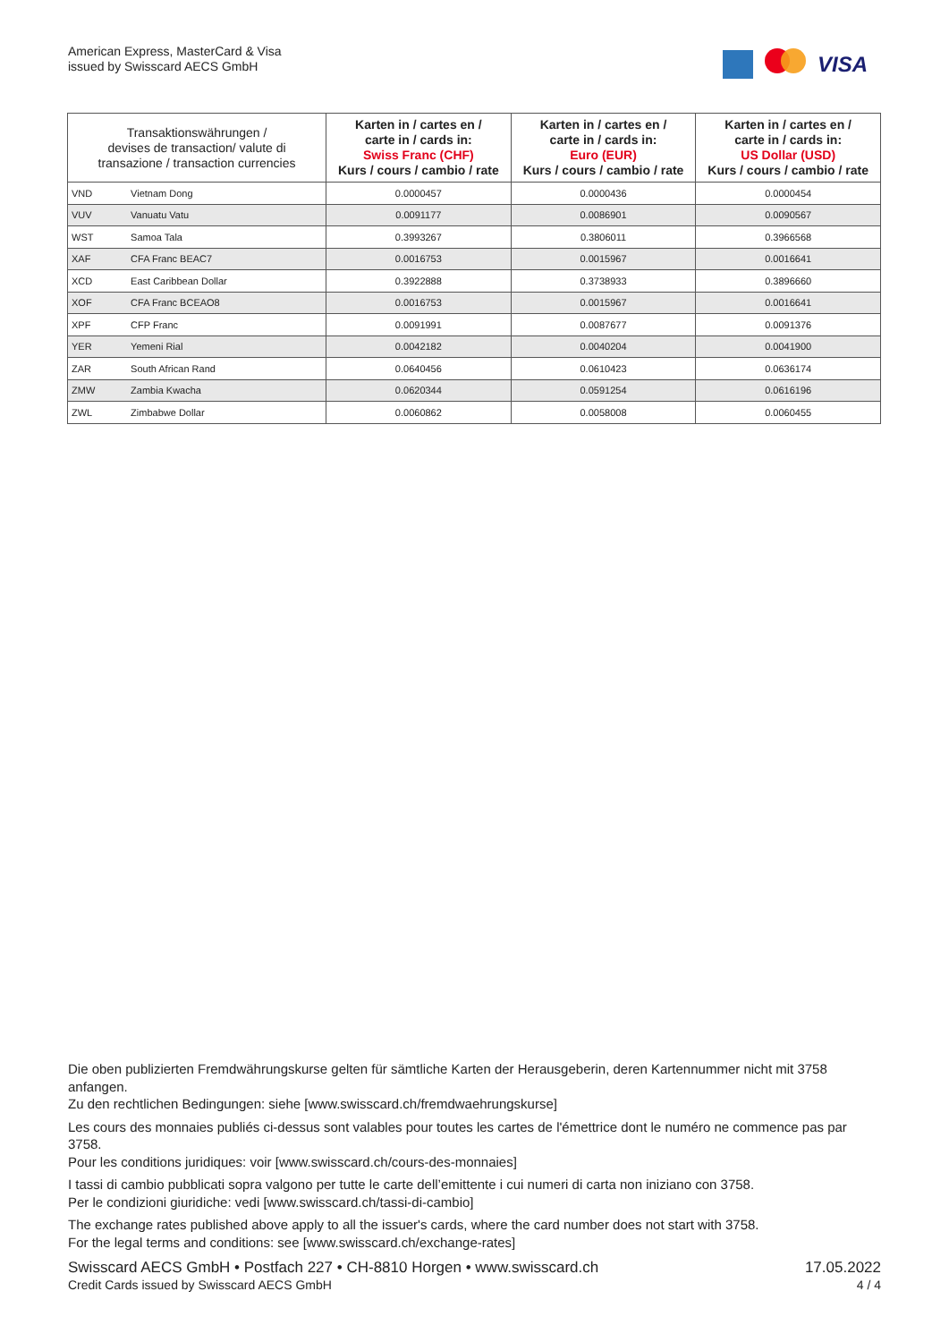American Express, MasterCard & Visa
issued by Swisscard AECS GmbH
VISA
| Transaktionswährungen / devises de transaction/ valute di transazione / transaction currencies | | Karten in / cartes en / carte in / cards in: Swiss Franc (CHF) Kurs / cours / cambio / rate | Karten in / cartes en / carte in / cards in: Euro (EUR) Kurs / cours / cambio / rate | Karten in / cartes en / carte in / cards in: US Dollar (USD) Kurs / cours / cambio / rate |
| --- | --- | --- | --- | --- |
| VND | Vietnam Dong | 0.0000457 | 0.0000436 | 0.0000454 |
| VUV | Vanuatu Vatu | 0.0091177 | 0.0086901 | 0.0090567 |
| WST | Samoa Tala | 0.3993267 | 0.3806011 | 0.3966568 |
| XAF | CFA Franc BEAC7 | 0.0016753 | 0.0015967 | 0.0016641 |
| XCD | East Caribbean Dollar | 0.3922888 | 0.3738933 | 0.3896660 |
| XOF | CFA Franc BCEAO8 | 0.0016753 | 0.0015967 | 0.0016641 |
| XPF | CFP Franc | 0.0091991 | 0.0087677 | 0.0091376 |
| YER | Yemeni Rial | 0.0042182 | 0.0040204 | 0.0041900 |
| ZAR | South African Rand | 0.0640456 | 0.0610423 | 0.0636174 |
| ZMW | Zambia Kwacha | 0.0620344 | 0.0591254 | 0.0616196 |
| ZWL | Zimbabwe Dollar | 0.0060862 | 0.0058008 | 0.0060455 |
Die oben publizierten Fremdwährungskurse gelten für sämtliche Karten der Herausgeberin, deren Kartennummer nicht mit 3758 anfangen.
Zu den rechtlichen Bedingungen: siehe [www.swisscard.ch/fremdwaehrungskurse]
Les cours des monnaies publiés ci-dessus sont valables pour toutes les cartes de l'émettrice dont le numéro ne commence pas par 3758.
Pour les conditions juridiques: voir [www.swisscard.ch/cours-des-monnaies]
I tassi di cambio pubblicati sopra valgono per tutte le carte dell’emittente i cui numeri di carta non iniziano con 3758.
Per le condizioni giuridiche: vedi [www.swisscard.ch/tassi-di-cambio]
The exchange rates published above apply to all the issuer's cards, where the card number does not start with 3758.
For the legal terms and conditions: see [www.swisscard.ch/exchange-rates]
Swisscard AECS GmbH • Postfach 227 • CH-8810 Horgen • www.swisscard.ch
Credit Cards issued by Swisscard AECS GmbH
17.05.2022
4 / 4